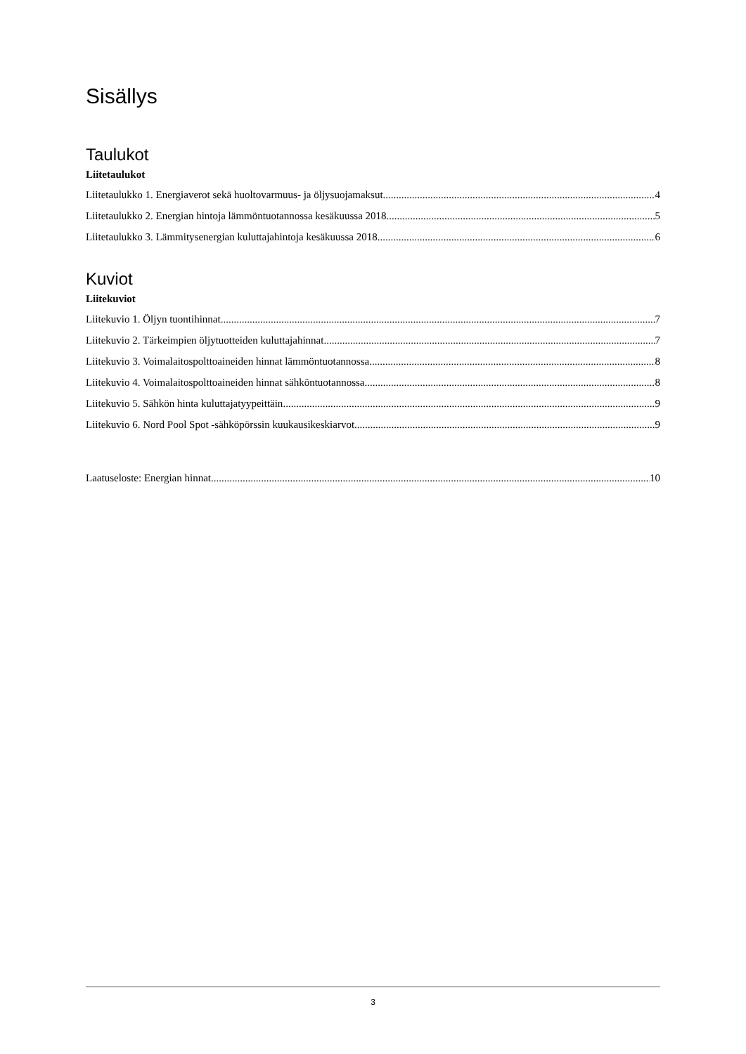Sisällys
Taulukot
Liitetaulukot
Liitetaulukko 1. Energiaverot sekä huoltovarmuus- ja öljysuojamaksut 4
Liitetaulukko 2. Energian hintoja lämmöntuotannossa kesäkuussa 2018 5
Liitetaulukko 3. Lämmitysenergian kuluttajahintoja kesäkuussa 2018 6
Kuviot
Liitekuviot
Liitekuvio 1. Öljyn tuontihinnat 7
Liitekuvio 2. Tärkeimpien öljytuotteiden kuluttajahinnat 7
Liitekuvio 3. Voimalaitospolttoaineiden hinnat lämmöntuotannossa 8
Liitekuvio 4. Voimalaitospolttoaineiden hinnat sähköntuotannossa 8
Liitekuvio 5. Sähkön hinta kuluttajatyypeittäin 9
Liitekuvio 6. Nord Pool Spot -sähköpörssin kuukausikeskiarvot 9
Laatuseloste: Energian hinnat 10
3